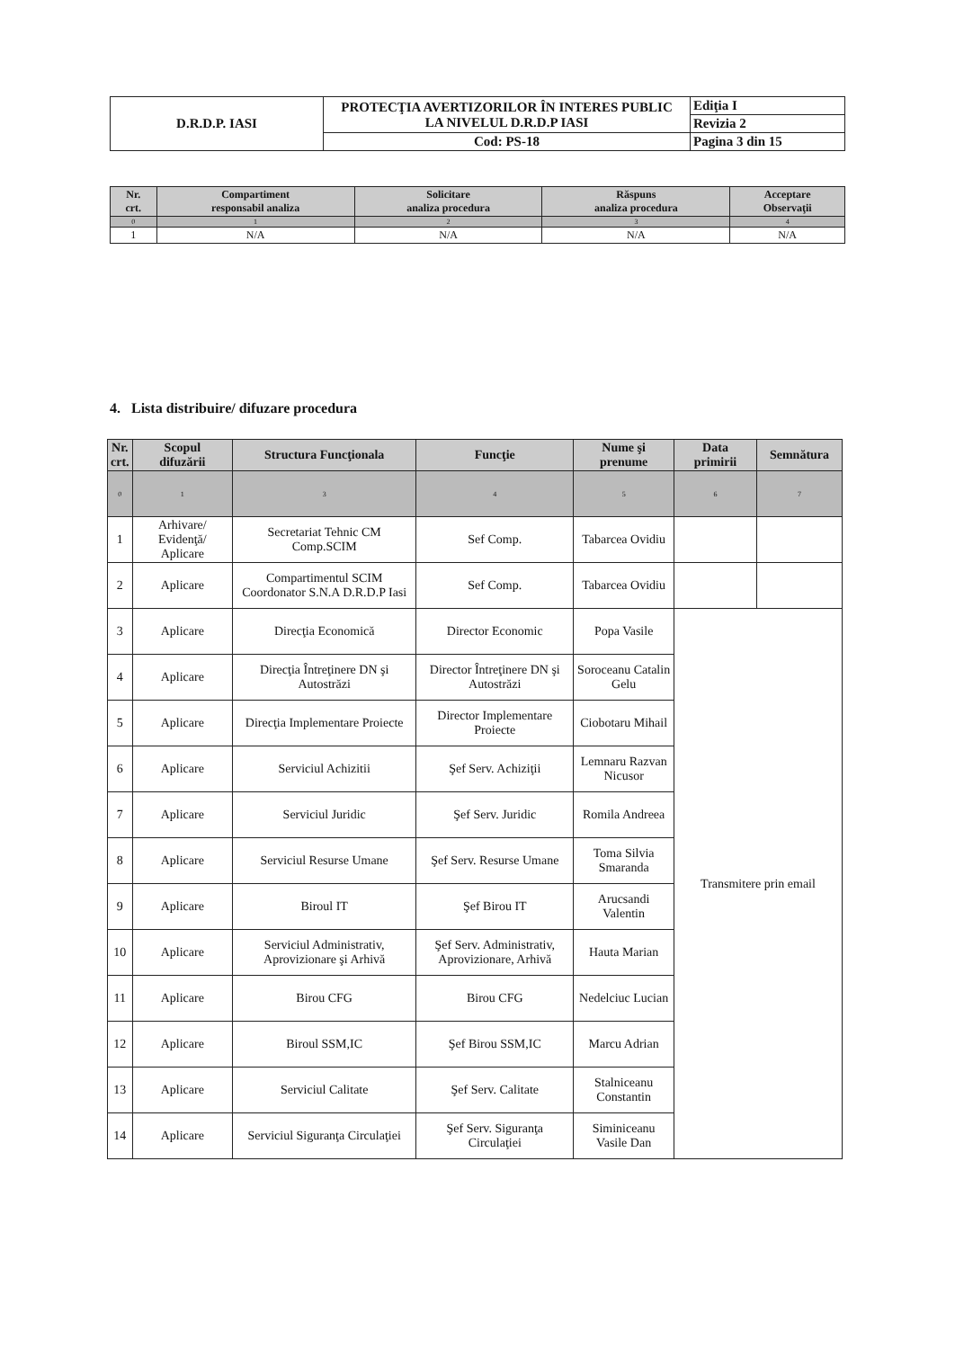| D.R.D.P. IASI | PROTECŢIA AVERTIZORILOR ÎN INTERES PUBLIC LA NIVELUL D.R.D.P IASI | Ediţia I |
| | | Revizia 2 |
| | Cod: PS-18 | Pagina 3 din 15 |
| Nr. crt. | Compartiment responsabil analiza | Solicitare analiza procedura | Răspuns analiza procedura | Acceptare Observaţii |
| --- | --- | --- | --- | --- |
| 0 | 1 | 2 | 3 | 4 |
| 1 | N/A | N/A | N/A | N/A |
4. Lista distribuire/ difuzare procedura
| Nr. crt. | Scopul difuzării | Structura Funcţionala | Funcţie | Nume şi prenume | Data primirii | Semnătura |
| --- | --- | --- | --- | --- | --- | --- |
| 0 | 1 | 3 | 4 | 5 | 6 | 7 |
| 1 | Arhivare/ Evidenţă/ Aplicare | Secretariat Tehnic CM Comp.SCIM | Sef Comp. | Tabarcea Ovidiu | | |
| 2 | Aplicare | Compartimentul SCIM Coordonator S.N.A D.R.D.P Iasi | Sef Comp. | Tabarcea Ovidiu | | |
| 3 | Aplicare | Direcţia Economică | Director Economic | Popa Vasile | Transmitere prin email | |
| 4 | Aplicare | Direcţia Întreţinere DN şi Autostrăzi | Director Întreţinere DN şi Autostrăzi | Soroceanu Catalin Gelu | | |
| 5 | Aplicare | Direcţia Implementare Proiecte | Director Implementare Proiecte | Ciobotaru Mihail | | |
| 6 | Aplicare | Serviciul Achizitii | Şef Serv. Achiziţii | Lemnaru Razvan Nicusor | | |
| 7 | Aplicare | Serviciul Juridic | Şef Serv. Juridic | Romila Andreea | | |
| 8 | Aplicare | Serviciul Resurse Umane | Şef Serv. Resurse Umane | Toma Silvia Smaranda | | |
| 9 | Aplicare | Biroul IT | Şef Birou IT | Arucsandi Valentin | | |
| 10 | Aplicare | Serviciul Administrativ, Aprovizionare şi Arhivă | Şef Serv. Administrativ, Aprovizionare, Arhivă | Hauta Marian | | |
| 11 | Aplicare | Birou CFG | Birou CFG | Nedelciuc Lucian | | |
| 12 | Aplicare | Biroul SSM,IC | Şef Birou SSM,IC | Marcu Adrian | | |
| 13 | Aplicare | Serviciul Calitate | Şef Serv. Calitate | Stalniceanu Constantin | | |
| 14 | Aplicare | Serviciul Siguranţa Circulaţiei | Şef Serv. Siguranţa Circulaţiei | Siminiceanu Vasile Dan | | |